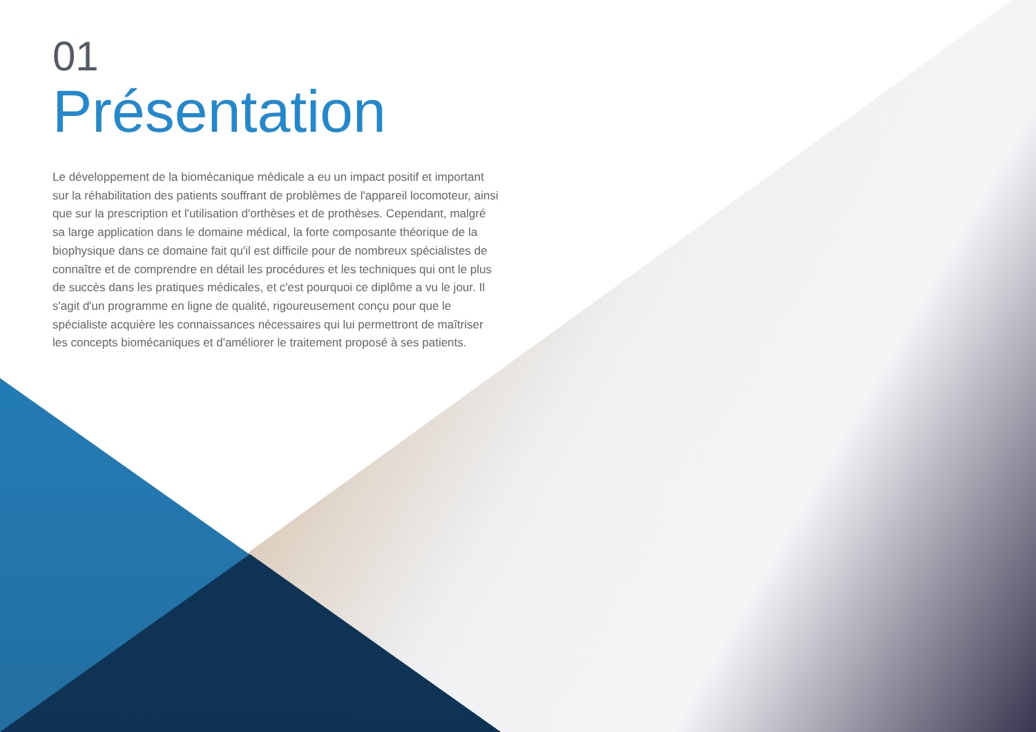01
Présentation
Le développement de la biomécanique médicale a eu un impact positif et important sur la réhabilitation des patients souffrant de problèmes de l'appareil locomoteur, ainsi que sur la prescription et l'utilisation d'orthèses et de prothèses. Cependant, malgré sa large application dans le domaine médical, la forte composante théorique de la biophysique dans ce domaine fait qu'il est difficile pour de nombreux spécialistes de connaître et de comprendre en détail les procédures et les techniques qui ont le plus de succès dans les pratiques médicales, et c'est pourquoi ce diplôme a vu le jour. Il s'agit d'un programme en ligne de qualité, rigoureusement conçu pour que le spécialiste acquière les connaissances nécessaires qui lui permettront de maîtriser les concepts biomécaniques et d'améliorer le traitement proposé à ses patients.